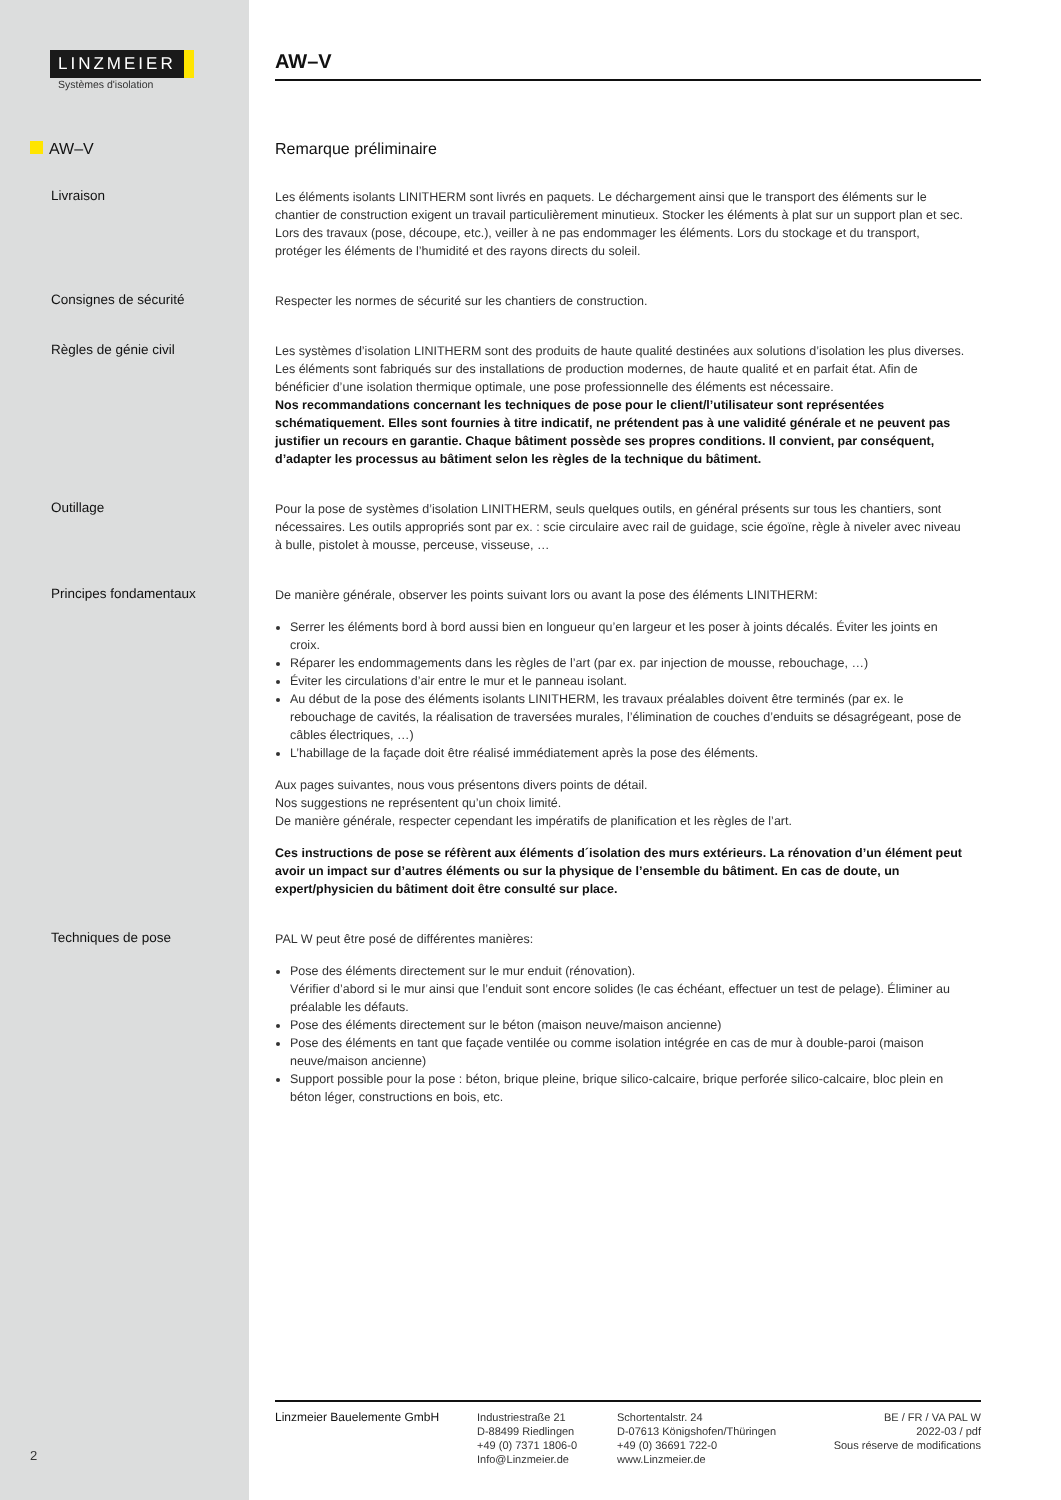LINZMEIER
Systèmes d'isolation
AW–V
AW–V
Remarque préliminaire
Livraison
Les éléments isolants LINITHERM sont livrés en paquets. Le déchargement ainsi que le transport des éléments sur le chantier de construction exigent un travail particulièrement minutieux. Stocker les éléments à plat sur un support plan et sec. Lors des travaux (pose, découpe, etc.), veiller à ne pas endommager les éléments. Lors du stockage et du transport, protéger les éléments de l’humidité et des rayons directs du soleil.
Consignes de sécurité
Respecter les normes de sécurité sur les chantiers de construction.
Règles de génie civil
Les systèmes d’isolation LINITHERM sont des produits de haute qualité destinées aux solutions d’isolation les plus diverses. Les éléments sont fabriqués sur des installations de production modernes, de haute qualité et en parfait état. Afin de bénéficier d’une isolation thermique optimale, une pose professionnelle des éléments est nécessaire.
Nos recommandations concernant les techniques de pose pour le client/l’utilisateur sont représentées schématiquement. Elles sont fournies à titre indicatif, ne prétendent pas à une validité générale et ne peuvent pas justifier un recours en garantie. Chaque bâtiment possède ses propres conditions. Il convient, par conséquent, d’adapter les processus au bâtiment selon les règles de la technique du bâtiment.
Outillage
Pour la pose de systèmes d’isolation LINITHERM, seuls quelques outils, en général présents sur tous les chantiers, sont nécessaires. Les outils appropriés sont par ex. : scie circulaire avec rail de guidage, scie égoïne, règle à niveler avec niveau à bulle, pistolet à mousse, perceuse, visseuse, …
Principes fondamentaux
De manière générale, observer les points suivant lors ou avant la pose des éléments LINITHERM:
Serrer les éléments bord à bord aussi bien en longueur qu’en largeur et les poser à joints décalés. Éviter les joints en croix.
Réparer les endommagements dans les règles de l’art (par ex. par injection de mousse, rebouchage, …)
Éviter les circulations d’air entre le mur et le panneau isolant.
Au début de la pose des éléments isolants LINITHERM, les travaux préalables doivent être terminés (par ex. le rebouchage de cavités, la réalisation de traversées murales, l’élimination de couches d’enduits se désagrégeant, pose de câbles électriques, …)
L’habillage de la façade doit être réalisé immédiatement après la pose des éléments.
Aux pages suivantes, nous vous présentons divers points de détail.
Nos suggestions ne représentent qu’un choix limité.
De manière générale, respecter cependant les impératifs de planification et les règles de l’art.
Ces instructions de pose se réfèrent aux éléments d´isolation des murs extérieurs. La rénovation d’un élément peut avoir un impact sur d’autres éléments ou sur la physique de l’ensemble du bâtiment. En cas de doute, un expert/physicien du bâtiment doit être consulté sur place.
Techniques de pose
PAL W peut être posé de différentes manières:
Pose des éléments directement sur le mur enduit (rénovation).
Vérifier d’abord si le mur ainsi que l’enduit sont encore solides (le cas échéant, effectuer un test de pelage). Éliminer au préalable les défauts.
Pose des éléments directement sur le béton (maison neuve/maison ancienne)
Pose des éléments en tant que façade ventilée ou comme isolation intégrée en cas de mur à double-paroi (maison neuve/maison ancienne)
Support possible pour la pose : béton, brique pleine, brique silico-calcaire, brique perforée silico-calcaire, bloc plein en béton léger, constructions en bois, etc.
Linzmeier Bauelemente GmbH Industriestraße 21
D-88499 Riedlingen
+49 (0) 7371 1806-0
Info@Linzmeier.de
Schortentalstr. 24
D-07613 Königshofen/Thüringen
+49 (0) 36691 722-0
www.Linzmeier.de
BE / FR / VA PAL W
2022-03 / pdf
Sous réserve de modifications
2